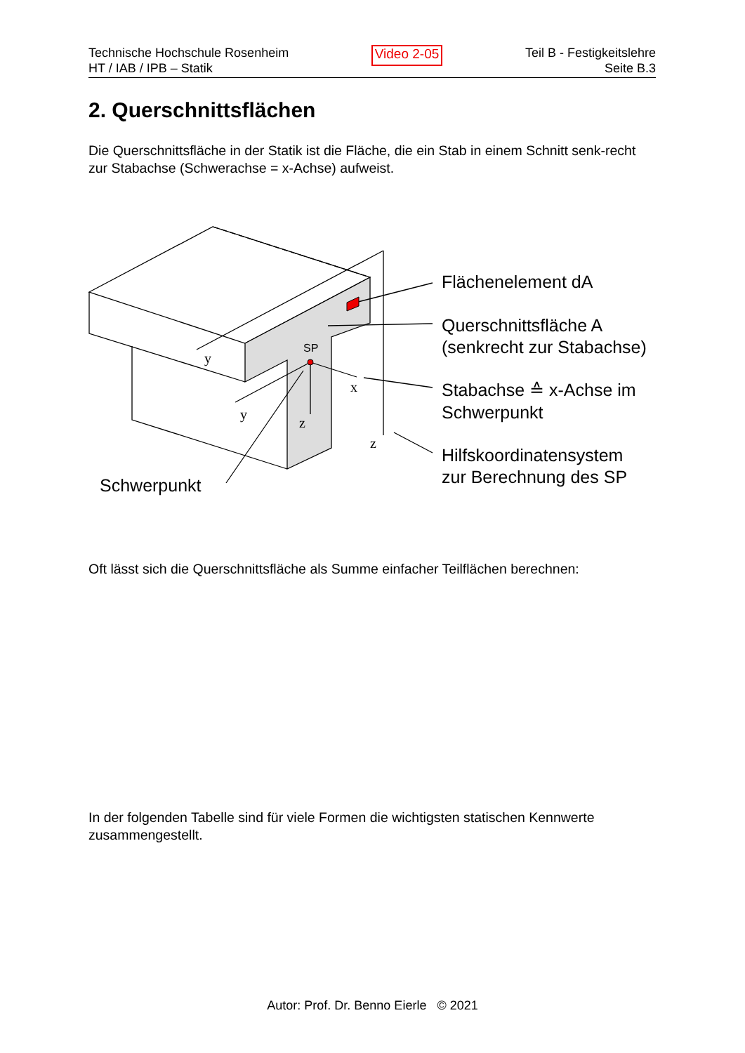Technische Hochschule Rosenheim
HT / IAB / IPB – Statik
Video 2-05
Teil B - Festigkeitslehre
Seite B.3
2. Querschnittsflächen
Die Querschnittsfläche in der Statik ist die Fläche, die ein Stab in einem Schnitt senk-recht zur Stabachse (Schwerachse = x-Achse) aufweist.
y
y
z
x
z
SP
Flächenelement dA
Querschnittsfläche A
(senkrecht zur Stabachse)
Stabachse ≙ x-Achse im
Schwerpunkt
Hilfskoordinatensystem
zur Berechnung des SP
Schwerpunkt
Oft lässt sich die Querschnittsfläche als Summe einfacher Teilflächen berechnen:
In der folgenden Tabelle sind für viele Formen die wichtigsten statischen Kennwerte zusammengestellt.
Autor: Prof. Dr. Benno Eierle © 2021